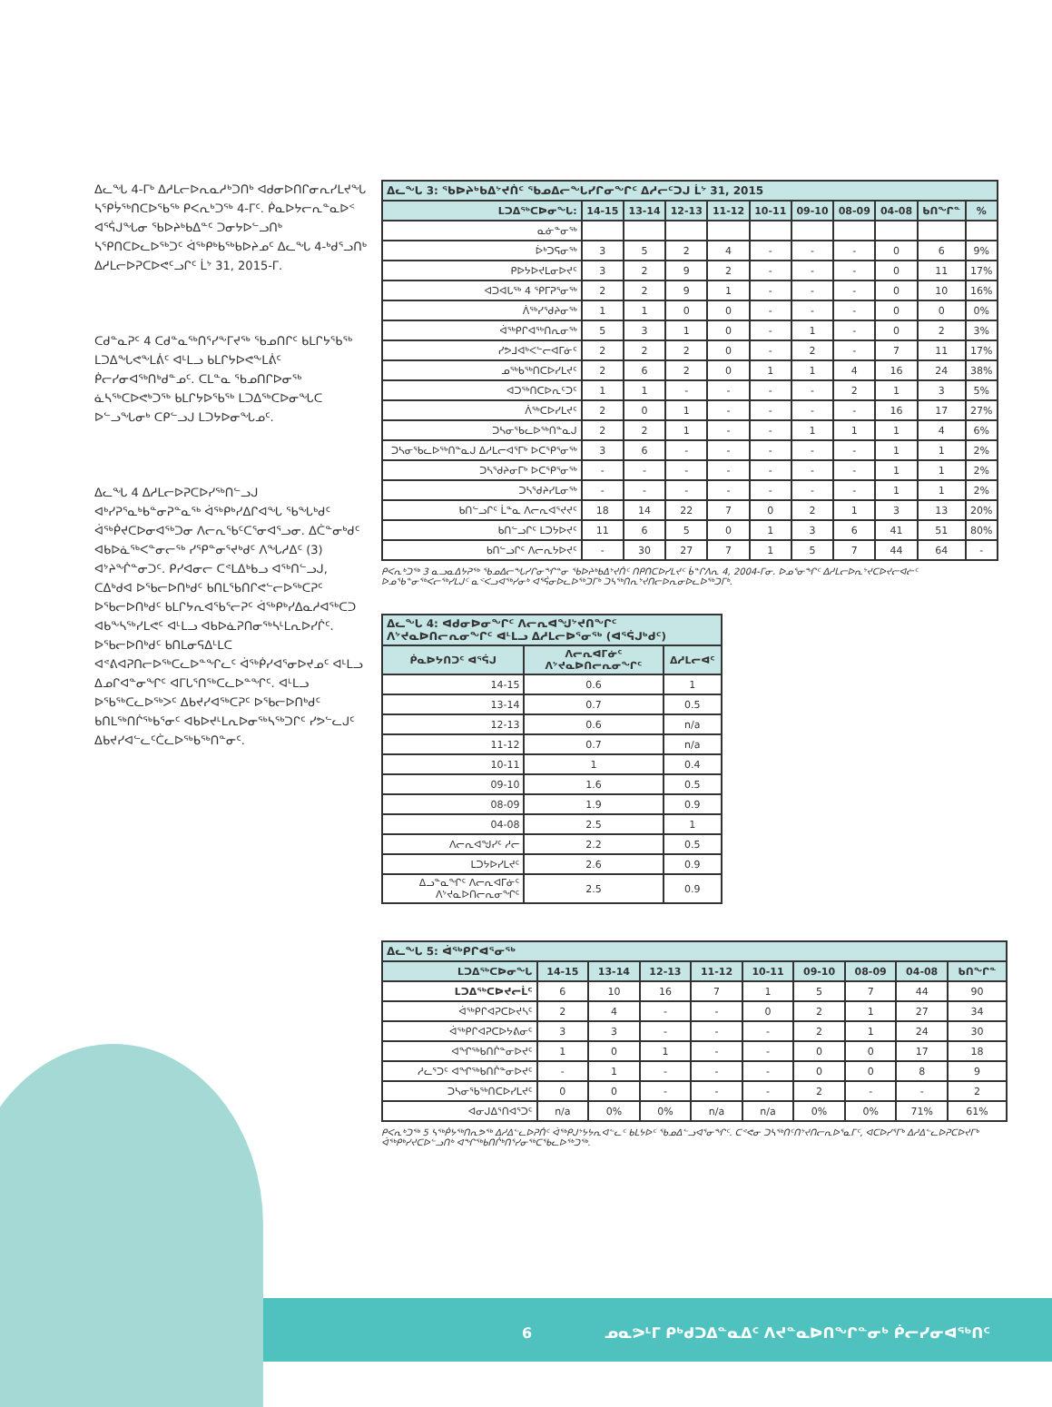ᐃᓚᖓ 4-ᒥᒃ ᐃᓱᒪᓕᐅᕆᓇᓱᒃᑐᑎᒃ ᐊᑯᓂᐅᑎᒋᓂᕆᓯᒪᔪᖓ ᓴᕿᔮᖅᑎᑕᐅᖃᖅ ᑭᐸᕆᒃᑐᖅ 4-ᒥᑦ. ᑮᓇᐅᔭᓕᕆᓐᓇᐅᑉ ᐊᕐᕌᒍᖓᓂ ᖃᐅᔨᒃᑲᐃᓐᑦ ᑐᓂᔭᐅᓪᓗᑎᒃ ᓴᕿᑎᑕᐅᓚᐅᖅᑐᑦ ᐋᖅᑭᒃᑲᖅᑲᐅᔨᓄᑦ ᐃᓚᖓ 4-ᒃᑯᕐᓗᑎᒃ ᐃᓱᒪᓕᐅᕈᑕᐅᕙᑦᓗᒋᑦ ᒫᔾ 31, 2015-ᒥ.
ᑕᑯᓐᓇᕈᑦ 4 ᑕᑯᓐᓇᖅᑎᕐᓯᖕᒥᔪᖅ ᖃᓄᑎᒋᑦ ᑲᒪᒋᔭᖃᖅ ᒪᑐᐃᖓᕙᖕᒪᕖᑦ ᐊᒻᒪᓗ ᑲᒪᒋᔭᐅᕙᖕᒪᕖᑦ ᑮᓕᓯᓂᐊᖅᑎᒃᑯᓐᓄᑦ. ᑕᒪᓐᓇ ᖃᓄᑎᒋᐅᓂᖅ ᓈᓴᖅᑕᐅᕙᒃᑐᖅ ᑲᒪᒋᔭᐅᖃᖅ ᒪᑐᐃᖅᑕᐅᓂᖓᑕ ᐅᓪᓗᖓᓂᒃ ᑕᑭᓪᓗᒍ ᒪᑐᔭᐅᓂᖓᓄᑦ.
ᐃᓚᖓ 4 ᐃᓱᒪᓕᐅᕈᑕᐅᓯᖅᑎᓪᓗᒍ ᐊᒃᓯᕈᕐᓇᒃᑲᓐᓂᕈᓐᓇᖅ ᐋᖅᑭᒃᓯᐃᒋᐊᖓ ᖃᖓᒃᑯᑦ ᐋᖅᑮᔪᑕᐅᓂᐊᖅᑐᓂ ᐱᓕᕆᖃᑦᑕᕐᓂᐊᕐᓗᓂ. ᐃᑖᓐᓂᒃᑯᑦ ᐊᑲᐅᓈᖅᐸᓐᓂᓕᖅ ᓯᕿᓐᓂᕐᔪᒃᑯᑦ ᐱᖓᓱᐃᑦ (3) ᐊᔾᔨᖐᓐᓂᑐᑦ. ᑭᓯᐊᓂᓕ ᑕᕝᒪᐃᒃᑲᓗ ᐊᖅᑎᓪᓗᒍ, ᑕᐃᒃᑯᐊ ᐅᖃᓕᐅᑎᒃᑯᑦ ᑲᑎᒪᖃᑎᒋᕙᓪᓕᐅᖅᑕᕈᑦ ᐅᖃᓕᐅᑎᒃᑯᑦ ᑲᒪᒋᔭᕆᐊᖃᕐᓕᕈᑦ ᐋᖅᑭᒃᓯᐃᓇᓱᐊᖅᑕᑐ ᐊᑲᖕᓴᖅᓯᒪᕙᑦ ᐊᒻᒪᓗ ᐊᑲᐅᓈᕈᑎᓂᖅᓴᒻᒪᕆᐅᓯᒌᑦ. ᐅᖃᓕᐅᑎᒃᑯᑦ ᑲᑎᒪᓂᕋᐃᒻᒪᑕ ᐊᕝᕕᐊᕈᑎᓕᐅᖅᑕᓚᐅᓐᖏᓚᑦ ᐋᖅᑮᓯᐊᕐᓂᐅᔪᓄᑦ ᐊᒻᒪᓗ ᐃᓄᒋᐊᓐᓂᖏᑦ ᐊᒥᒐᕐᑎᖅᑕᓚᐅᓐᖏᑦ. ᐊᒻᒪᓗ ᐅᖃᖅᑕᓚᐅᖅᐳᑦ ᐃᑲᔪᓯᐊᖅᑕᕈᑦ ᐅᖃᓕᐅᑎᒃᑯᑦ ᑲᑎᒪᖅᑎᒌᖅᑲᕐᓂᑦ ᐊᑲᐅᔪᒻᒪᕆᐅᓂᖅᓴᖅᑐᒋᑦ ᓯᕗᓪᓚᒍᑦ ᐃᑲᔪᓯᐊᓪᓚᑦᑖᓚᐅᖅᑲᖅᑎᓐᓂᑦ.
| ᐃᓚᖓ 3: ᖃᐅᔨᒃᑲᐃᔾᔪᑏᑦ ᖃᓄᐃᓕᖓᓯᒋᓂᖏᑦ ᐃᓱᓕᑦᑐᒍ ᒫᔾ 31, 2015 | | | | | | | | | | |
| --- | --- | --- | --- | --- | --- | --- | --- | --- | --- | --- |
| ᒪᑐᐃᖅᑕᐅᓂᖓ: | 14-15 | 13-14 | 12-13 | 11-12 | 10-11 | 09-10 | 08-09 | 04-08 | ᑲᑎᖏᓐ | % |
| ᓇᓃᓐᓂᖅ | | | | | | | | | | |
| ᐆᒃᑐᕋᓂᖅ | 3 | 5 | 2 | 4 | - | - | - | 0 | 6 | 9% |
| ᑭᐅᔭᐅᔪᒪᓂᐅᔪᑦ | 3 | 2 | 9 | 2 | - | - | - | 0 | 11 | 17% |
| ᐊᑐᐊᒐᖅ 4 ᕿᒥᕈᕐᓂᖅ | 2 | 2 | 9 | 1 | - | - | - | 0 | 10 | 16% |
| ᐲᖅᓯᕐᑯᔨᓂᖅ | 1 | 1 | 0 | 0 | - | - | - | 0 | 0 | 0% |
| ᐋᖅᑭᒋᐊᖅᑎᕆᓂᖅ | 5 | 3 | 1 | 0 | - | 1 | - | 0 | 2 | 3% |
| ᓯᕗᒧᐊᒃᐸᓪᓕᐊᒥᓃᑦ | 2 | 2 | 2 | 0 | - | 2 | - | 7 | 11 | 17% |
| ᓄᖅᑲᖅᑎᑕᐅᓯᒪᔪᑦ | 2 | 6 | 2 | 0 | 1 | 1 | 4 | 16 | 24 | 38% |
| ᐊᑐᖅᑎᑕᐅᕆᑦᑐᑦ | 1 | 1 | - | - | - | - | 2 | 1 | 3 | 5% |
| ᐲᖅᑕᐅᓯᒪᔪᑦ | 2 | 0 | 1 | - | - | - | - | 16 | 17 | 27% |
| ᑐᓴᓂᖃᓚᐅᖅᑎᓐᓇᒍ | 2 | 2 | 1 | - | - | 1 | 1 | 1 | 4 | 6% |
| ᑐᓴᓂᖃᓚᐅᖅᑎᓐᓇᒍ ᐃᓱᒪᓕᐊᕐᒥᒃ ᐅᑕᕿᕐᓂᖅ | 3 | 6 | - | - | - | - | - | 1 | 1 | 2% |
| ᑐᓴᕐᑯᔨᓂᒥᒃ ᐅᑕᕿᕐᓂᖅ | - | - | - | - | - | - | - | 1 | 1 | 2% |
| ᑐᓴᕐᑯᔨᓯᒪᓂᖅ | - | - | - | - | - | - | - | 1 | 1 | 2% |
| ᑲᑎᓪᓗᒋᑦ ᒫᓐᓇ ᐱᓕᕆᐊᕐᔪᔪᑦ | 18 | 14 | 22 | 7 | 0 | 2 | 1 | 3 | 13 | 20% |
| ᑲᑎᓪᓗᒋᑦ ᒪᑐᔭᐅᔪᑦ | 11 | 6 | 5 | 0 | 1 | 3 | 6 | 41 | 51 | 80% |
| ᑲᑎᓪᓗᒋᑦ ᐱᓕᕆᔭᐅᔪᑦ | - | 30 | 27 | 7 | 1 | 5 | 7 | 44 | 64 | - |
ᑭᐸᕆᒃᑐᖅ 3 ᓇᓗᓇᐃᔭᕈᖅ ᖃᓄᐃᓕᖓᓯᒋᓂᖏᓐᓂ ᖃᐅᔨᒃᑲᐃᔾᔪᑏᑦ ᑎᑭᑎᑕᐅᓯᒪᔪᑦ ᑳᓐᒋᐱᕆ 4, 2004-ᒥᓂ. ᐅᓄᕐᓂᖏᑦ ᐃᓱᒪᓕᐅᕆᔾᔪᑕᐅᔪᓕᐊᓖᑦ ᐅᓄᖃᓐᓂᖅᐸᓕᖅᓯᒪᒍᑦ ᓇᑉᐸᓗᐊᖅᓯᓂᒃ ᐊᕐᕌᓂᐅᓚᐅᖅᑐᒥᒃ ᑐᓴᖅᑎᕆᔾᔪᑎᓕᐅᕆᓂᐅᓚᐅᖅᑐᒥᒃ.
| ᐃᓚᖓ 4: ᐊᑯᓂᐅᓂᖏᑦ ᐱᓕᕆᐊᖑᔾᔪᑎᖏᑦ ᐱᔾᔪᓇᐅᑎᓕᕆᓂᖏᑦ ᐊᒻᒪᓗ ᐃᓱᒪᓕᐅᕐᓂᖅ (ᐊᕐᕌᒍᒃᑯᑦ) | | |
| --- | --- | --- |
| ᑮᓇᐅᔭᑎᑐᑦ ᐊᕐᕌᒍ | ᐱᓕᕆᐊᒥᓃᑦ ᐱᔾᔪᓇᐅᑎᓕᕆᓂᖏᑦ | ᐃᓱᒪᓕᐊᑦ |
| 14-15 | 0.6 | 1 |
| 13-14 | 0.7 | 0.5 |
| 12-13 | 0.6 | n/a |
| 11-12 | 0.7 | n/a |
| 10-11 | 1 | 0.4 |
| 09-10 | 1.6 | 0.5 |
| 08-09 | 1.9 | 0.9 |
| 04-08 | 2.5 | 1 |
| ᐱᓕᕆᐊᖑᓯᑦ ᓱᓕ | 2.2 | 0.5 |
| ᒪᑐᔭᐅᓯᒪᔪᑦ | 2.6 | 0.9 |
| ᐃᓗᓐᓇᖏᑦ ᐱᓕᕆᐊᒥᓃᑦ ᐱᔾᔪᓇᐅᑎᓕᕆᓂᖏᑦ | 2.5 | 0.9 |
| ᐃᓚᖓ 5: ᐋᖅᑭᒋᐊᕐᓂᖅ | | | | | | | | | |
| --- | --- | --- | --- | --- | --- | --- | --- | --- | --- |
| ᒪᑐᐃᖅᑕᐅᓂᖓ | 14-15 | 13-14 | 12-13 | 11-12 | 10-11 | 09-10 | 08-09 | 04-08 | ᑲᑎᖏᓐ |
| ᒪᑐᐃᖅᑕᐅᔪᓕᒫᑦ | 6 | 10 | 16 | 7 | 1 | 5 | 7 | 44 | 90 |
| ᐋᖅᑭᒋᐊᕈᑕᐅᔪᓴᑦ | 2 | 4 | - | - | 0 | 2 | 1 | 27 | 34 |
| ᐋᖅᑭᒋᐊᕈᑕᐅᔭᕕᓂᑦ | 3 | 3 | - | - | - | 2 | 1 | 24 | 30 |
| ᐊᖏᖅᑲᑎᒌᓐᓂᐅᔪᑦ | 1 | 0 | 1 | - | - | 0 | 0 | 17 | 18 |
| ᓱᓚᕐᑐᑦ ᐊᖏᖅᑲᑎᒌᓐᓂᐅᔪᑦ | - | 1 | - | - | - | 0 | 0 | 8 | 9 |
| ᑐᓴᓂᖃᖅᑎᑕᐅᓯᒪᔪᑦ | 0 | 0 | - | - | - | 2 | - | - | 2 |
| ᐊᓂᒍᐃᕐᑎᐊᕐᑐᑦ | n/a | 0% | 0% | n/a | n/a | 0% | 0% | 71% | 61% |
ᑭᐸᕆᒃᑐᖅ 5 ᓴᖅᑮᔭᖅᑎᕆᕗᖅ ᐃᓱᐃᓪᓚᐅᕈᑏᑦ ᐋᖅᑭᒍᔾᔭᔭᕆᐊᓪᓚᑦ ᑲᒪᔭᐅᑦ ᖃᓄᐃᓪᓗᐊᕐᓂᖏᑦ. ᑕᕝᕙᓂ ᑐᓴᖅᑎᑦᑎᔾᔪᑎᓕᕆᐅᕐᓇᒥᑦ, ᐊᑕᐅᓯᕐᒥᒃ ᐃᓱᐃᓪᓚᐅᕈᑕᐅᔪᒥᒃ ᐋᖅᑭᒃᓯᔪᑕᐅᓪᓗᑎᒃ ᐊᖏᖅᑲᑎᒌᒃᑎᕐᓯᓂᖅᑕᖃᓚᐅᖅᑐᖅ.
6 ᓄᓇᕗᒻᒥ ᑭᒃᑯᑐᐃᓐᓇᐃᑦ ᐱᔪᓐᓇᐅᑎᖏᓐᓂᒃ ᑮᓕᓯᓂᐊᖅᑎᑦ